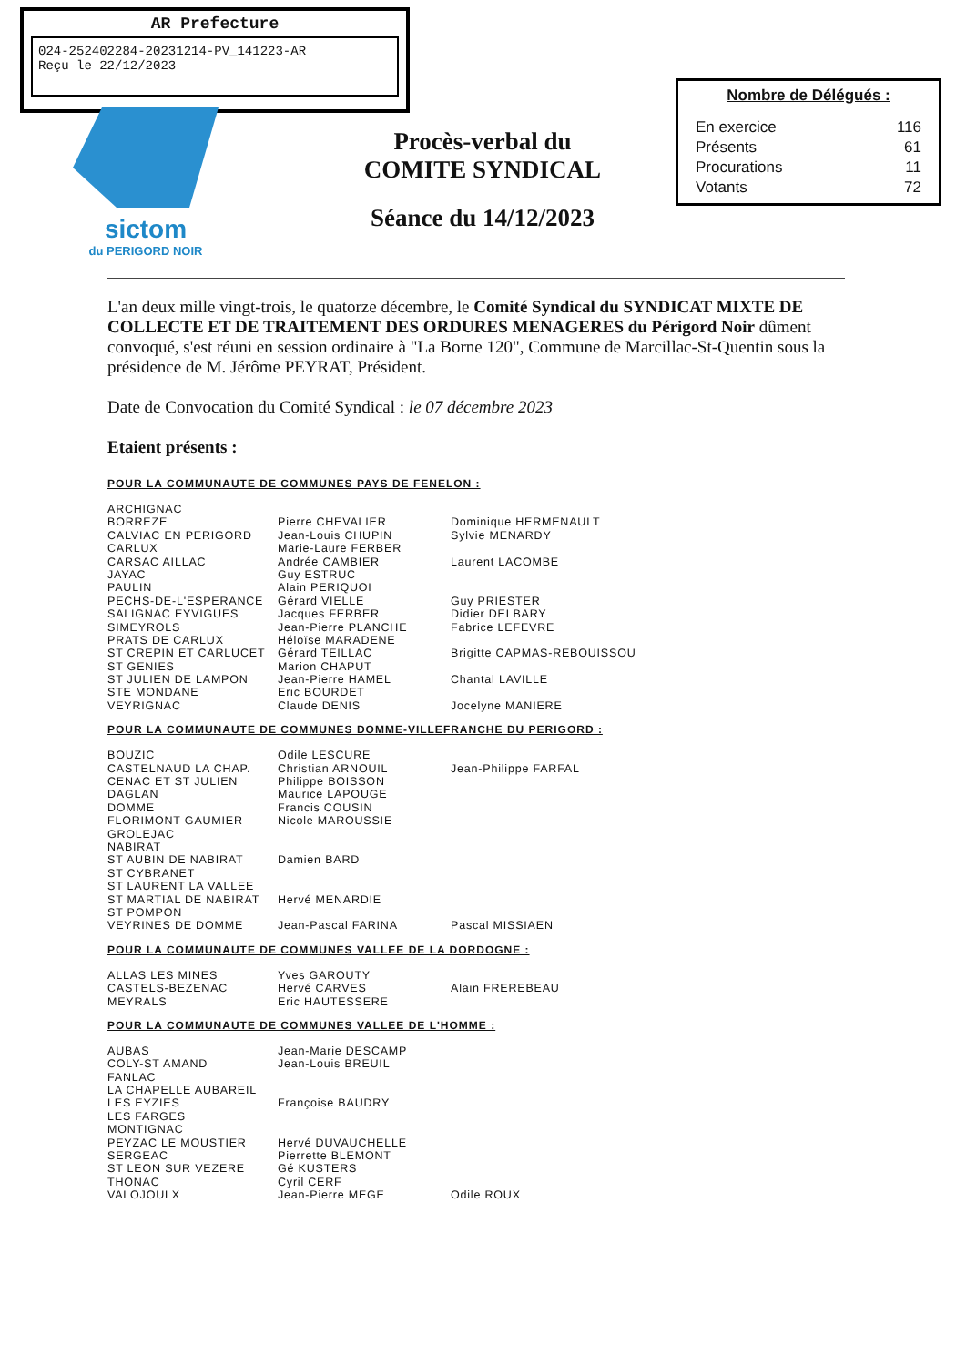AR Prefecture
024-252402284-20231214-PV_141223-AR
Reçu le 22/12/2023
sictom
du PERIGORD NOIR
Procès-verbal du
COMITE SYNDICAL
Séance du 14/12/2023
Nombre de Délégués :
| En exercice | 116 |
| Présents | 61 |
| Procurations | 11 |
| Votants | 72 |
L'an deux mille vingt-trois, le quatorze décembre, le Comité Syndical du SYNDICAT MIXTE DE COLLECTE ET DE TRAITEMENT DES ORDURES MENAGERES du Périgord Noir dûment convoqué, s'est réuni en session ordinaire à "La Borne 120", Commune de Marcillac-St-Quentin sous la présidence de M. Jérôme PEYRAT, Président.
Date de Convocation du Comité Syndical : le 07 décembre 2023
Etaient présents :
POUR LA COMMUNAUTE DE COMMUNES PAYS DE FENELON :
| ARCHIGNAC | | |
| BORREZE | Pierre CHEVALIER | Dominique HERMENAULT |
| CALVIAC EN PERIGORD | Jean-Louis CHUPIN | Sylvie MENARDY |
| CARLUX | Marie-Laure FERBER | |
| CARSAC AILLAC | Andrée CAMBIER | Laurent LACOMBE |
| JAYAC | Guy ESTRUC | |
| PAULIN | Alain PERIQUOI | |
| PECHS-DE-L'ESPERANCE | Gérard VIELLE | Guy PRIESTER |
| SALIGNAC EYVIGUES | Jacques FERBER | Didier DELBARY |
| SIMEYROLS | Jean-Pierre PLANCHE | Fabrice LEFEVRE |
| PRATS DE CARLUX | Héloïse MARADENE | |
| ST CREPIN ET CARLUCET | Gérard TEILLAC | Brigitte CAPMAS-REBOUISSOU |
| ST GENIES | Marion CHAPUT | |
| ST JULIEN DE LAMPON | Jean-Pierre HAMEL | Chantal LAVILLE |
| STE MONDANE | Eric BOURDET | |
| VEYRIGNAC | Claude DENIS | Jocelyne MANIERE |
POUR LA COMMUNAUTE DE COMMUNES DOMME-VILLEFRANCHE DU PERIGORD :
| BOUZIC | Odile LESCURE | |
| CASTELNAUD LA CHAP. | Christian ARNOUIL | Jean-Philippe FARFAL |
| CENAC ET ST JULIEN | Philippe BOISSON | |
| DAGLAN | Maurice LAPOUGE | |
| DOMME | Francis COUSIN | |
| FLORIMONT GAUMIER | Nicole MAROUSSIE | |
| GROLEJAC | | |
| NABIRAT | | |
| ST AUBIN DE NABIRAT | Damien BARD | |
| ST CYBRANET | | |
| ST LAURENT LA VALLEE | | |
| ST MARTIAL DE NABIRAT | Hervé MENARDIE | |
| ST POMPON | | |
| VEYRINES DE DOMME | Jean-Pascal FARINA | Pascal MISSIAEN |
POUR LA COMMUNAUTE DE COMMUNES VALLEE DE LA DORDOGNE :
| ALLAS LES MINES | Yves GAROUTY | |
| CASTELS-BEZENAC | Hervé CARVES | Alain FREREBEAU |
| MEYRALS | Eric HAUTESSERE | |
POUR LA COMMUNAUTE DE COMMUNES VALLEE DE L'HOMME :
| AUBAS | Jean-Marie DESCAMP | |
| COLY-ST AMAND | Jean-Louis BREUIL | |
| FANLAC | | |
| LA CHAPELLE AUBAREIL | | |
| LES EYZIES | Françoise BAUDRY | |
| LES FARGES | | |
| MONTIGNAC | | |
| PEYZAC LE MOUSTIER | Hervé DUVAUCHELLE | |
| SERGEAC | Pierrette BLEMONT | |
| ST LEON SUR VEZERE | Gé KUSTERS | |
| THONAC | Cyril CERF | |
| VALOJOULX | Jean-Pierre MEGE | Odile ROUX |